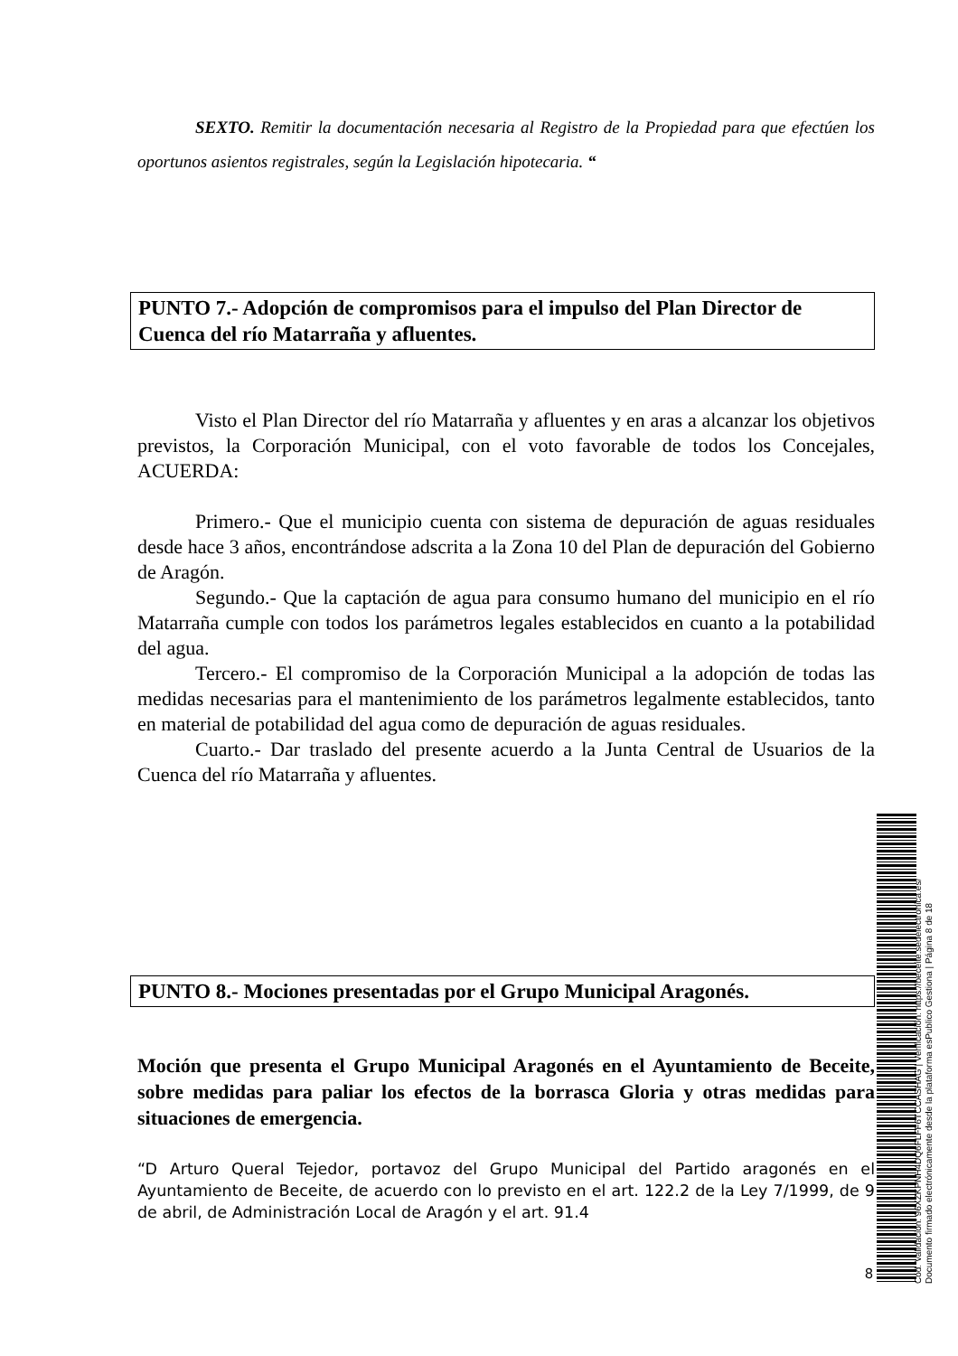SEXTO. Remitir la documentación necesaria al Registro de la Propiedad para que efectúen los oportunos asientos registrales, según la Legislación hipotecaria. “
PUNTO 7.- Adopción de compromisos para el impulso del Plan Director de Cuenca del río Matarraña y afluentes.
Visto el Plan Director del río Matarraña y afluentes y en aras a alcanzar los objetivos previstos, la Corporación Municipal, con el voto favorable de todos los Concejales, ACUERDA:
Primero.- Que el municipio cuenta con sistema de depuración de aguas residuales desde hace 3 años, encontrándose adscrita a la Zona 10 del Plan de depuración del Gobierno de Aragón.
Segundo.- Que la captación de agua para consumo humano del municipio en el río Matarraña cumple con todos los parámetros legales establecidos en cuanto a la potabilidad del agua.
Tercero.- El compromiso de la Corporación Municipal a la adopción de todas las medidas necesarias para el mantenimiento de los parámetros legalmente establecidos, tanto en material de potabilidad del agua como de depuración de aguas residuales.
Cuarto.- Dar traslado del presente acuerdo a la Junta Central de Usuarios de la Cuenca del río Matarraña y afluentes.
PUNTO 8.- Mociones presentadas por el Grupo Municipal Aragonés.
Moción que presenta el Grupo Municipal Aragonés en el Ayuntamiento de Beceite, sobre medidas para paliar los efectos de la borrasca Gloria y otras medidas para situaciones de emergencia.
“D Arturo Queral Tejedor, portavoz del Grupo Municipal del Partido aragonés en el Ayuntamiento de Beceite, de acuerdo con lo previsto en el art. 122.2 de la Ley 7/1999, de 9 de abril, de Administración Local de Aragón y el art. 91.4
8
Cód. Validación: 96XZKPNH4DQ6FLFF6TCCASHAG | Verificación: https://beceite.sedelectronica.es/
Documento firmado electrónicamente desde la plataforma esPublico Gestiona | Página 8 de 18